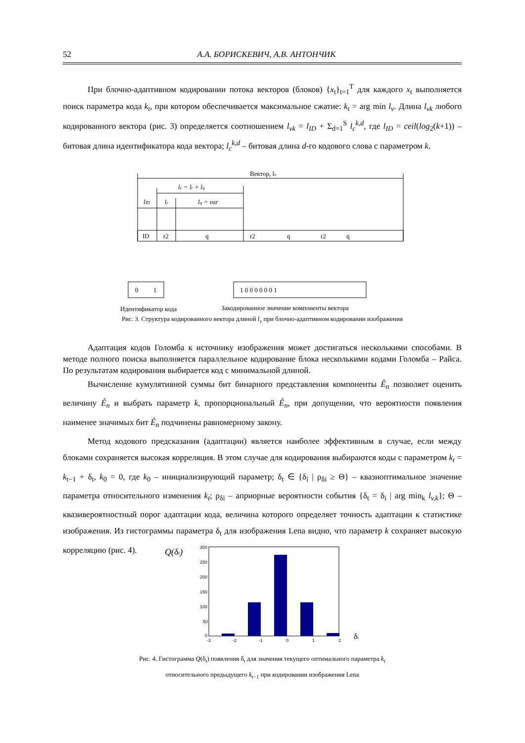52 А.А. БОРИСКЕВИЧ, А.В. АНТОНЧИК
При блочно-адаптивном кодировании потока векторов (блоков) {x<sub>t</sub>}<sub>t=1</sub><sup>T</sup> для каждого x<sub>t</sub> выполняется поиск параметра кода k<sub>t</sub>, при котором обеспечивается максимальное сжатие: k<sub>t</sub> = arg min l<sub>v</sub>. Длина l<sub>vk</sub> любого кодированного вектора (рис. 3) определяется соотношением l<sub>vk</sub> = l<sub>ID</sub> + Σ<sub>d=1</sub><sup>S</sup> l<sub>c</sub><sup>k,d</sup>, где l<sub>ID</sub> = ceil(log<sub>2</sub>(k+1)) – битовая длина идентификатора кода вектора; l<sub>c</sub><sup>k,d</sup> – битовая длина d-го кодового слова с параметром k.
Вектор, lv
lc = lr + lq
lID
lr
lq = var
ID
r2
q
r2
q
r2
q
0
1
1 0 0 0 0 0 0 1
Идентификатор кода
Закодированное значение компоненты вектора
Рис. 3. Структура кодированного вектора длиной l<sub>v</sub> при блочно-адаптивном кодировании изображения
Адаптация кодов Голомба к источнику изображения может достигаться несколькими способами. В методе полного поиска выполняется параллельное кодирование блока несколькими кодами Голомба – Райса. По результатам кодирования выбирается код с минимальной длиной.
Вычисление кумулятивной суммы бит бинарного представления компоненты Ê<sub>n</sub> позволяет оценить величину Ê<sub>n</sub> и выбрать параметр k, пропорциональный Ê<sub>n</sub>, при допущении, что вероятности появления наименее значимых бит Ê<sub>n</sub> подчинены равномерному закону.
Метод кодового предсказания (адаптации) является наиболее эффективным в случае, если между блоками сохраняется высокая корреляция. В этом случае для кодирования выбираются коды с параметром k<sub>t</sub> = k<sub>t−1</sub> + δ<sub>t</sub>, k<sub>0</sub> = 0, где k<sub>0</sub> – инициализирующий параметр; δ<sub>t</sub> ∈ {δ<sub>i</sub> | ρ<sub>δi</sub> ≥ Θ} – квазиоптимальное значение параметра относительного изменения k<sub>t</sub>; ρ<sub>δi</sub> – априорные вероятности события {δ<sub>t</sub> = δ<sub>i</sub> | arg min<sub>k</sub> l<sub>v,k</sub>}; Θ – квазивероятностный порог адаптации кода, величина которого определяет точность адаптации к статистике изображения. Из гистограммы параметра δ<sub>t</sub> для изображения Lena видно, что параметр k сохраняет высокую корреляцию (рис. 4).
Q(δt)
300
250
200
150
100
50
0
-3
-2
-1
0
1
2
δi
Рис. 4. Гистограмма Q(δ<sub>t</sub>) появления δ<sub>t</sub> для значения текущего оптимального параметра k<sub>t</sub>
относительного предыдущего k<sub>t−1</sub> при кодировании изображения Lena